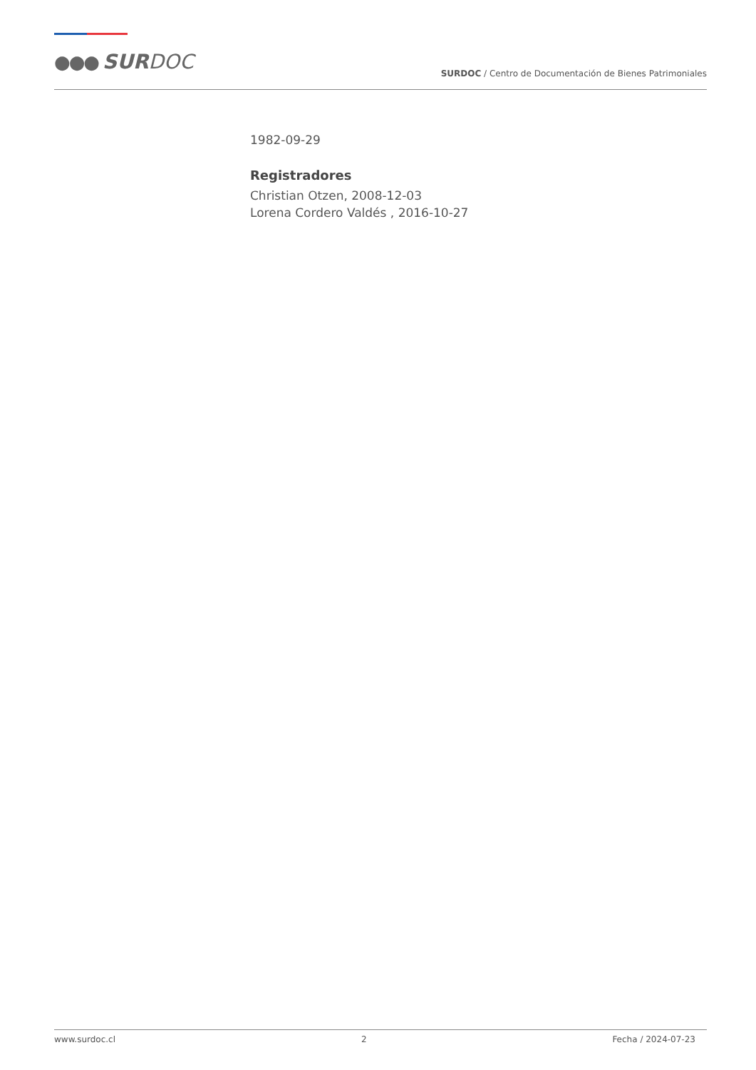●●● SURDOC
SURDOC / Centro de Documentación de Bienes Patrimoniales
1982-09-29
Registradores
Christian Otzen, 2008-12-03
Lorena Cordero Valdés , 2016-10-27
www.surdoc.cl 2 Fecha / 2024-07-23